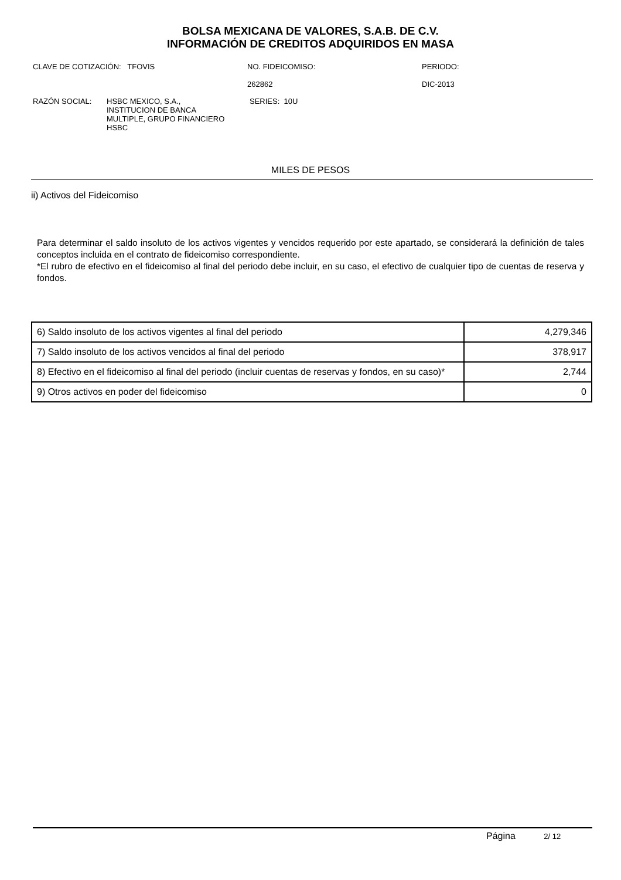BOLSA MEXICANA DE VALORES, S.A.B. DE C.V.
INFORMACIÓN DE CREDITOS ADQUIRIDOS EN MASA
CLAVE DE COTIZACIÓN: TFOVIS NO. FIDEICOMISO:
262862
PERIODO:
DIC-2013
RAZÓN SOCIAL: HSBC MEXICO, S.A.,
INSTITUCION DE BANCA
MULTIPLE, GRUPO FINANCIERO
HSBC
SERIES: 10U
MILES DE PESOS
ii) Activos del Fideicomiso
Para determinar el saldo insoluto de los activos vigentes y vencidos requerido por este apartado, se considerará la definición de tales conceptos incluida en el contrato de fideicomiso correspondiente.
*El rubro de efectivo en el fideicomiso al final del periodo debe incluir, en su caso, el efectivo de cualquier tipo de cuentas de reserva y fondos.
| 6) Saldo insoluto de los activos vigentes al final del periodo | 4,279,346 |
| 7) Saldo insoluto de los activos vencidos al final del periodo | 378,917 |
| 8) Efectivo en el fideicomiso al final del periodo (incluir cuentas de reservas y fondos, en su caso)* | 2,744 |
| 9) Otros activos en poder del fideicomiso | 0 |
Página 2/ 12